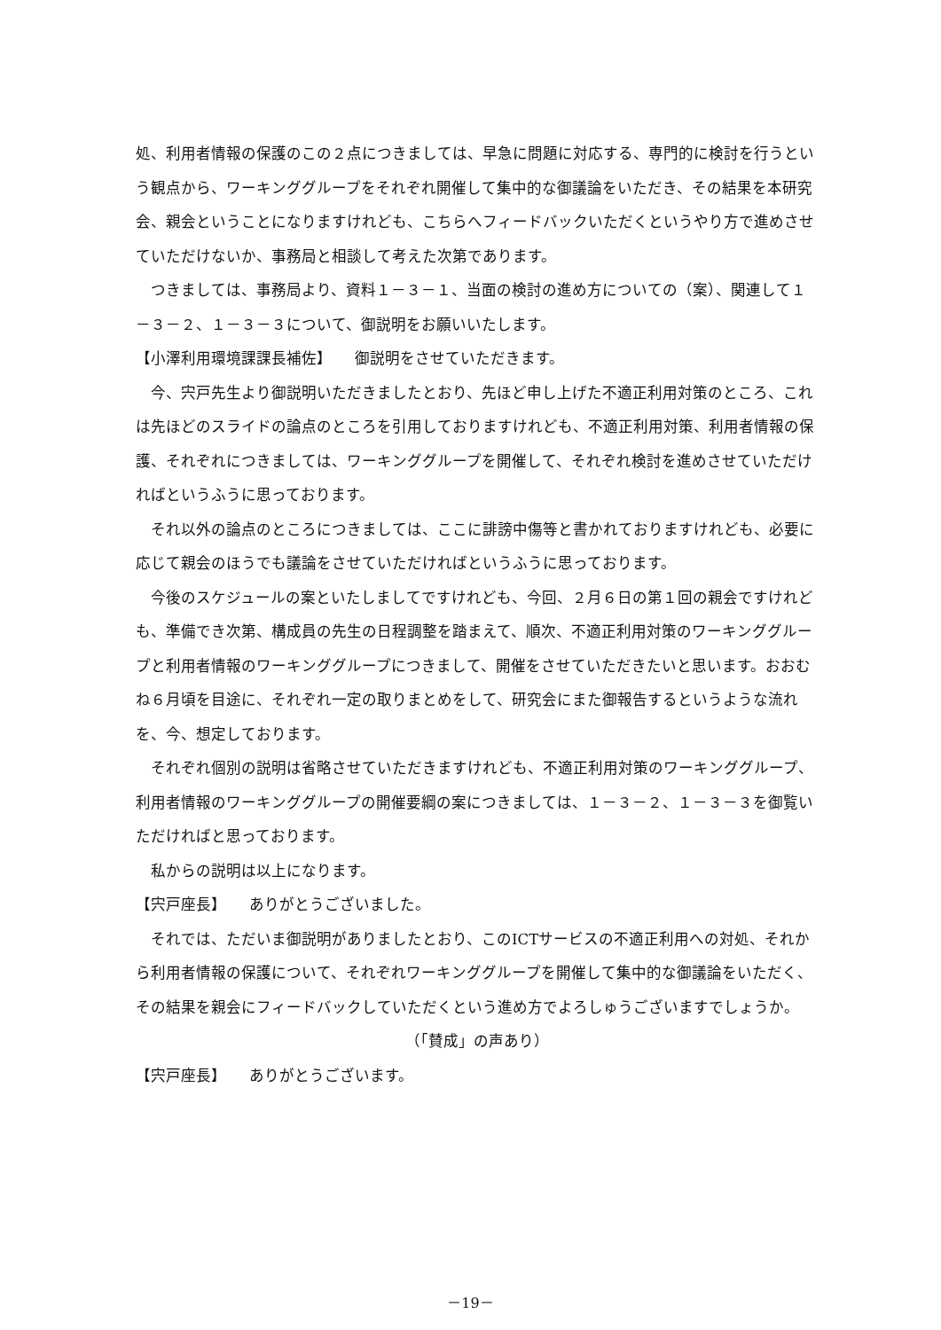処、利用者情報の保護のこの２点につきましては、早急に問題に対応する、専門的に検討を行うという観点から、ワーキンググループをそれぞれ開催して集中的な御議論をいただき、その結果を本研究会、親会ということになりますけれども、こちらへフィードバックいただくというやり方で進めさせていただけないか、事務局と相談して考えた次第であります。
　つきましては、事務局より、資料１－３－１、当面の検討の進め方についての（案）、関連して１－３－２、１－３－３について、御説明をお願いいたします。
【小澤利用環境課課長補佐】　　御説明をさせていただきます。
　今、宍戸先生より御説明いただきましたとおり、先ほど申し上げた不適正利用対策のところ、これは先ほどのスライドの論点のところを引用しておりますけれども、不適正利用対策、利用者情報の保護、それぞれにつきましては、ワーキンググループを開催して、それぞれ検討を進めさせていただければというふうに思っております。
　それ以外の論点のところにつきましては、ここに誹謗中傷等と書かれておりますけれども、必要に応じて親会のほうでも議論をさせていただければというふうに思っております。
　今後のスケジュールの案といたしましてですけれども、今回、２月６日の第１回の親会ですけれども、準備でき次第、構成員の先生の日程調整を踏まえて、順次、不適正利用対策のワーキンググループと利用者情報のワーキンググループにつきまして、開催をさせていただきたいと思います。おおむね６月頃を目途に、それぞれ一定の取りまとめをして、研究会にまた御報告するというような流れを、今、想定しております。
　それぞれ個別の説明は省略させていただきますけれども、不適正利用対策のワーキンググループ、利用者情報のワーキンググループの開催要綱の案につきましては、１－３－２、１－３－３を御覧いただければと思っております。
　私からの説明は以上になります。
【宍戸座長】　　ありがとうございました。
　それでは、ただいま御説明がありましたとおり、このICTサービスの不適正利用への対処、それから利用者情報の保護について、それぞれワーキンググループを開催して集中的な御議論をいただく、その結果を親会にフィードバックしていただくという進め方でよろしゅうございますでしょうか。
（「賛成」の声あり）
【宍戸座長】　　ありがとうございます。
－19－